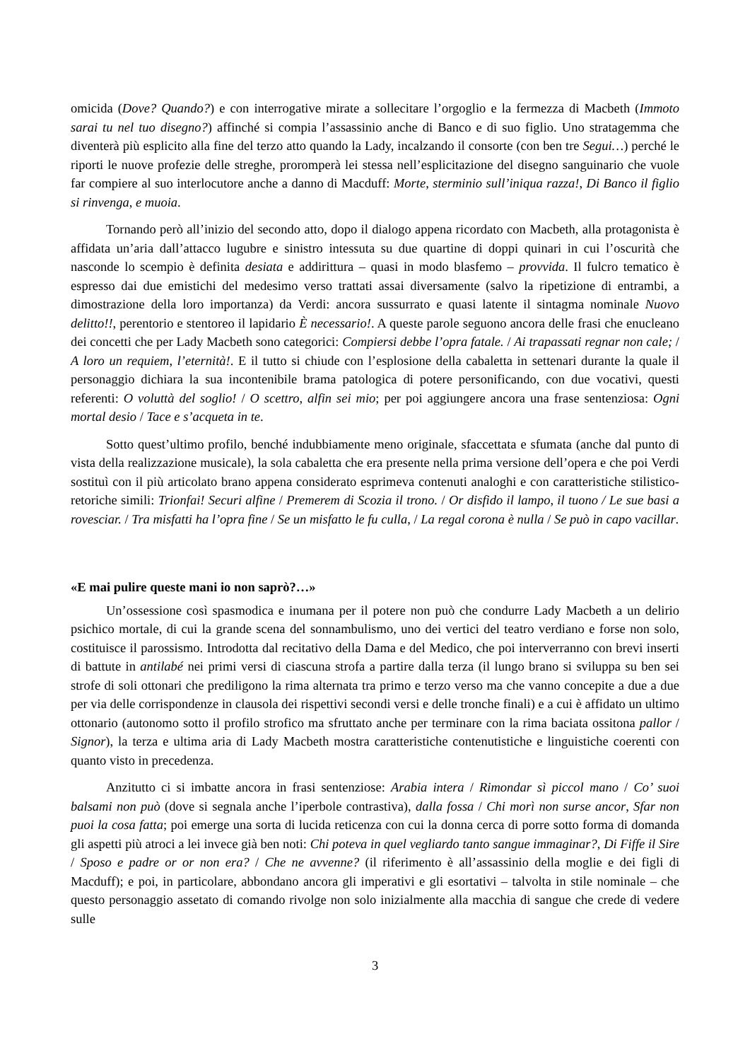omicida (Dove? Quando?) e con interrogative mirate a sollecitare l’orgoglio e la fermezza di Macbeth (Immoto sarai tu nel tuo disegno?) affinché si compia l’assassinio anche di Banco e di suo figlio. Uno stratagemma che diventerà più esplicito alla fine del terzo atto quando la Lady, incalzando il consorte (con ben tre Segui…) perché le riporti le nuove profezie delle streghe, proromperà lei stessa nell’esplicitazione del disegno sanguinario che vuole far compiere al suo interlocutore anche a danno di Macduff: Morte, sterminio sull’iniqua razza!, Di Banco il figlio si rinvenga, e muoia.
Tornando però all’inizio del secondo atto, dopo il dialogo appena ricordato con Macbeth, alla protagonista è affidata un’aria dall’attacco lugubre e sinistro intessuta su due quartine di doppi quinari in cui l’oscurità che nasconde lo scempio è definita desiata e addirittura – quasi in modo blasfemo – provvida. Il fulcro tematico è espresso dai due emistichi del medesimo verso trattati assai diversamente (salvo la ripetizione di entrambi, a dimostrazione della loro importanza) da Verdi: ancora sussurrato e quasi latente il sintagma nominale Nuovo delitto!!, perentorio e stentoreo il lapidario È necessario!. A queste parole seguono ancora delle frasi che enucleano dei concetti che per Lady Macbeth sono categorici: Compiersi debbe l’opra fatale. / Ai trapassati regnar non cale; / A loro un requiem, l’eternità!. E il tutto si chiude con l’esplosione della cabaletta in settenari durante la quale il personaggio dichiara la sua incontenibile brama patologica di potere personificando, con due vocativi, questi referenti: O voluttà del soglio! / O scettro, alfin sei mio; per poi aggiungere ancora una frase sentenziosa: Ogni mortal desio / Tace e s’acqueta in te.
Sotto quest’ultimo profilo, benché indubbiamente meno originale, sfaccettata e sfumata (anche dal punto di vista della realizzazione musicale), la sola cabaletta che era presente nella prima versione dell’opera e che poi Verdi sostituì con il più articolato brano appena considerato esprimeva contenuti analoghi e con caratteristiche stilistico-retoriche simili: Trionfai! Securi alfine / Premerem di Scozia il trono. / Or disfido il lampo, il tuono / Le sue basi a rovesciar. / Tra misfatti ha l’opra fine / Se un misfatto le fu culla, / La regal corona è nulla / Se può in capo vacillar.
«E mai pulire queste mani io non saprò?…»
Un’ossessione così spasmodica e inumana per il potere non può che condurre Lady Macbeth a un delirio psichico mortale, di cui la grande scena del sonnambulismo, uno dei vertici del teatro verdiano e forse non solo, costituisce il parossismo. Introdotta dal recitativo della Dama e del Medico, che poi interverranno con brevi inserti di battute in antilabé nei primi versi di ciascuna strofa a partire dalla terza (il lungo brano si sviluppa su ben sei strofe di soli ottonari che prediligono la rima alternata tra primo e terzo verso ma che vanno concepite a due a due per via delle corrispondenze in clausola dei rispettivi secondi versi e delle tronche finali) e a cui è affidato un ultimo ottonario (autonomo sotto il profilo strofico ma sfruttato anche per terminare con la rima baciata ossitona pallor / Signor), la terza e ultima aria di Lady Macbeth mostra caratteristiche contenutistiche e linguistiche coerenti con quanto visto in precedenza.
Anzitutto ci si imbatte ancora in frasi sentenziose: Arabia intera / Rimondar sì piccol mano / Co’ suoi balsami non può (dove si segnala anche l’iperbole contrastiva), dalla fossa / Chi morì non surse ancor, Sfar non puoi la cosa fatta; poi emerge una sorta di lucida reticenza con cui la donna cerca di porre sotto forma di domanda gli aspetti più atroci a lei invece già ben noti: Chi poteva in quel vegliardo tanto sangue immaginar?, Di Fiffe il Sire / Sposo e padre or or non era? / Che ne avvenne? (il riferimento è all’assassinio della moglie e dei figli di Macduff); e poi, in particolare, abbondano ancora gli imperativi e gli esortativi – talvolta in stile nominale – che questo personaggio assetato di comando rivolge non solo inizialmente alla macchia di sangue che crede di vedere sulle
3